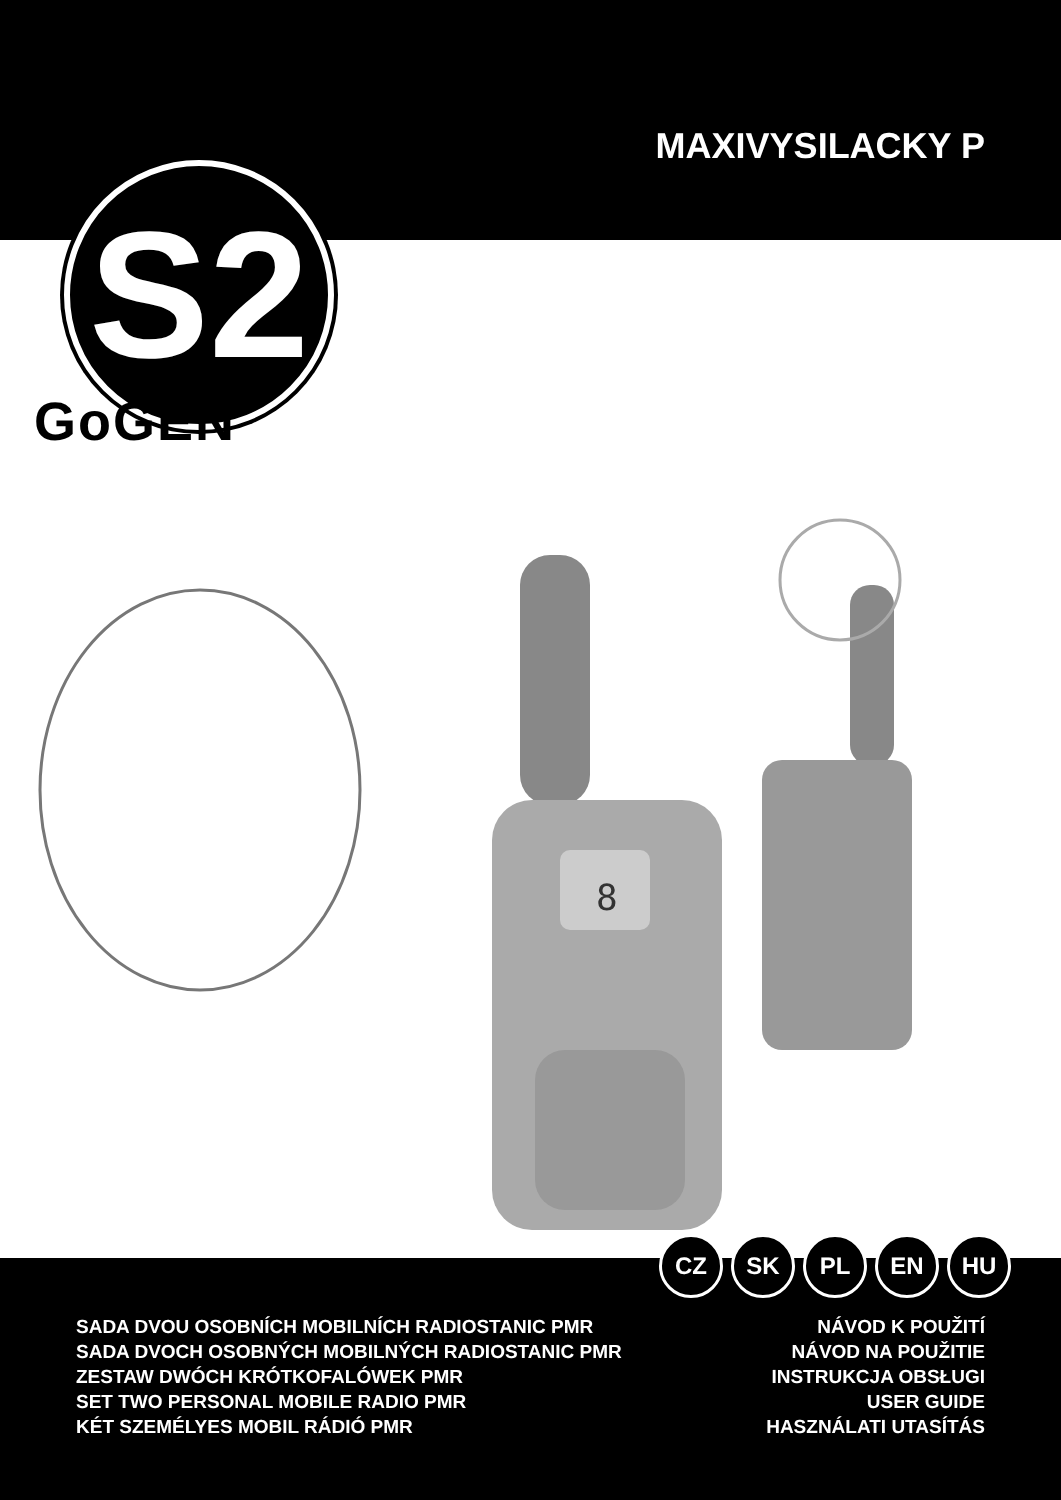MAXIVYSILACKY P
S2
GoGEN
8
CZ SK PL EN HU
SADA DVOU OSOBNÍCH MOBILNÍCH RADIOSTANIC PMR
SADA DVOCH OSOBNÝCH MOBILNÝCH RADIOSTANIC PMR
ZESTAW DWÓCH KRÓTKOFALÓWEK PMR
SET TWO PERSONAL MOBILE RADIO PMR
KÉT SZEMÉLYES MOBIL RÁDIÓ PMR
NÁVOD K POUŽITÍ
NÁVOD NA POUŽITIE
INSTRUKCJA OBSŁUGI
USER GUIDE
HASZNÁLATI UTASÍTÁS